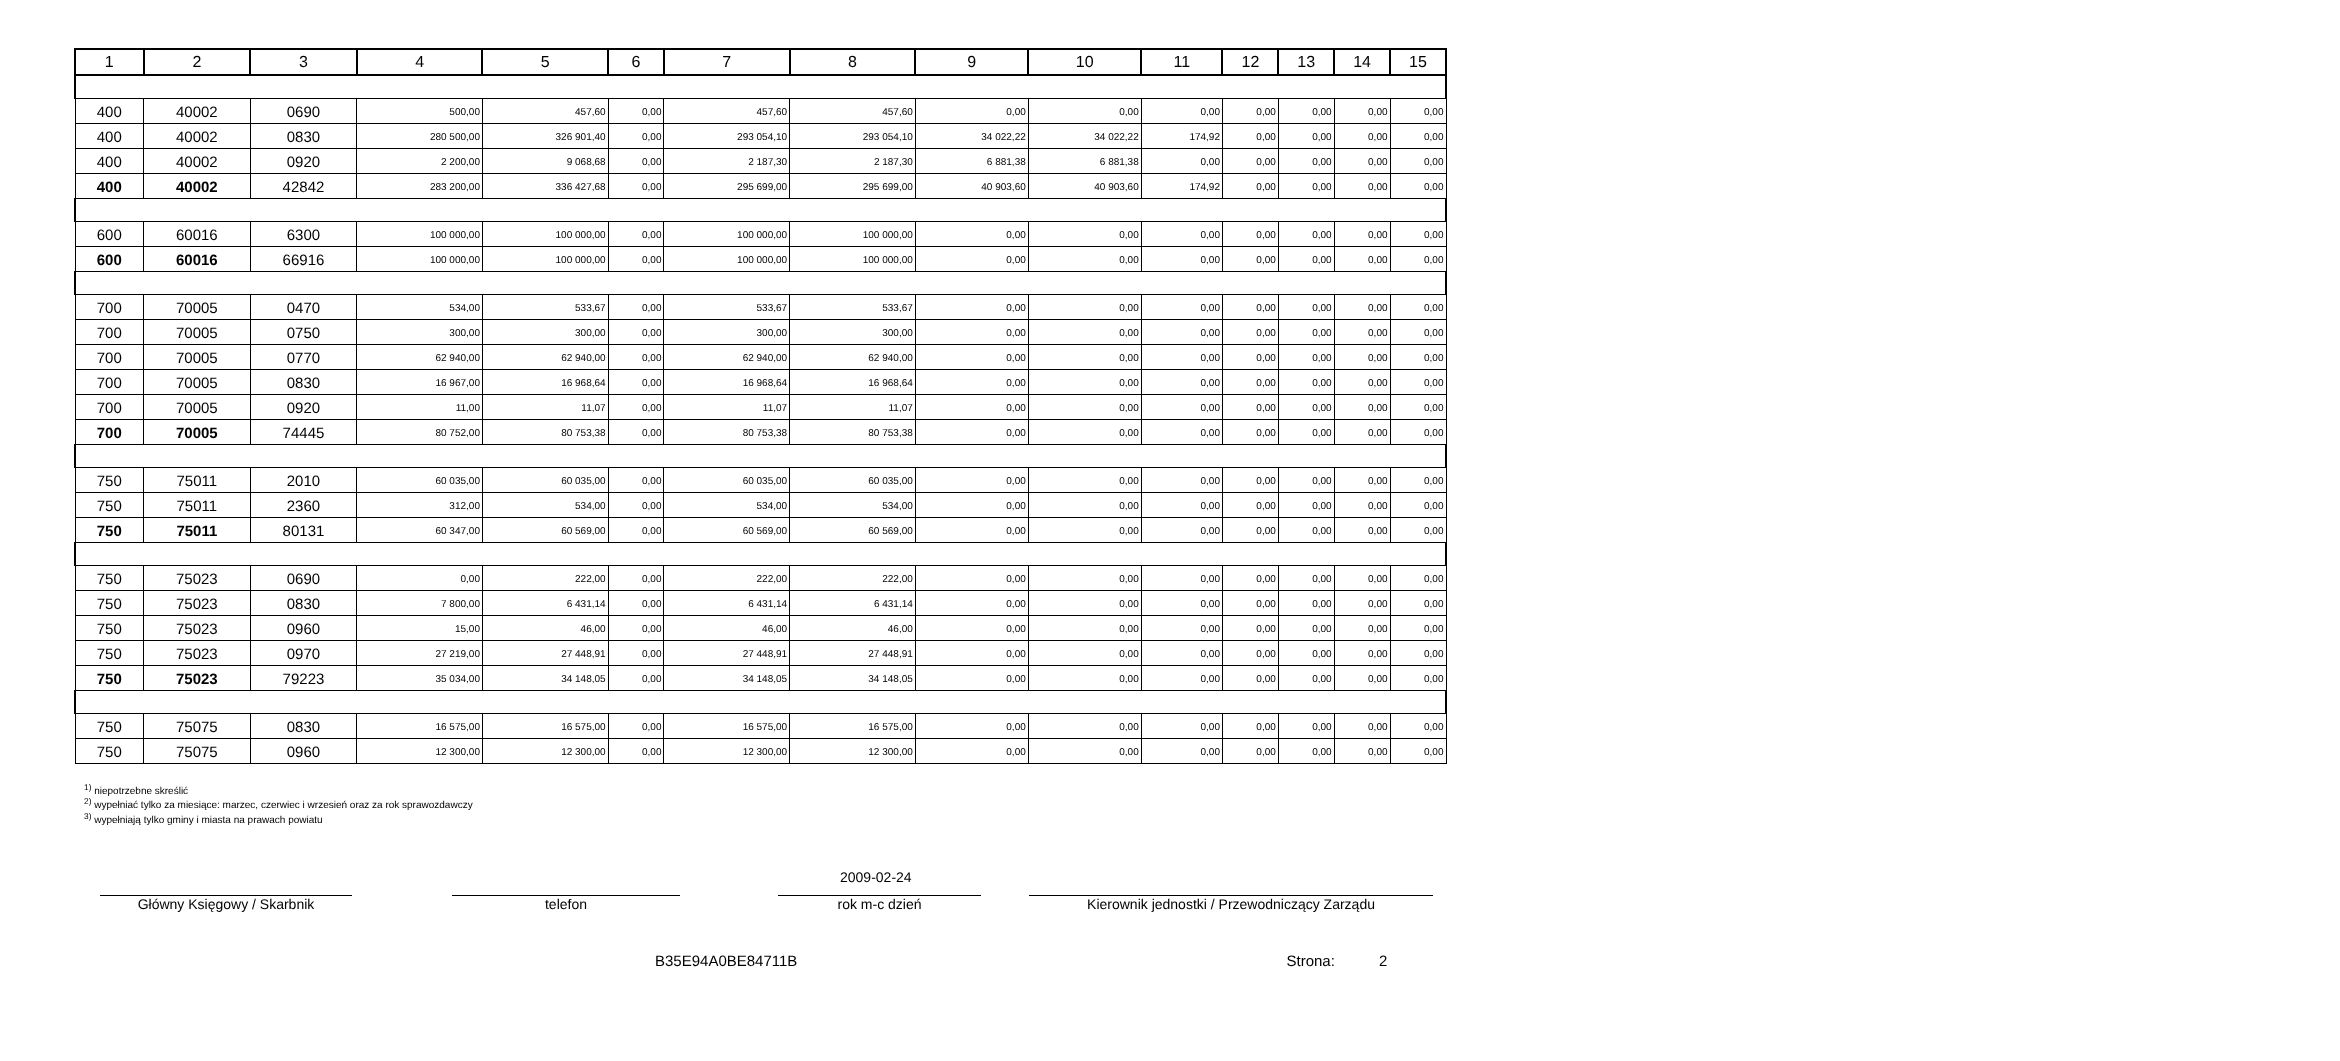| 1 | 2 | 3 | 4 | 5 | 6 | 7 | 8 | 9 | 10 | 11 | 12 | 13 | 14 | 15 |
| --- | --- | --- | --- | --- | --- | --- | --- | --- | --- | --- | --- | --- | --- | --- |
| 400 | 40002 | 0690 | 500,00 | 457,60 | 0,00 | 457,60 | 457,60 | 0,00 | 0,00 | 0,00 | 0,00 | 0,00 | 0,00 | 0,00 |
| 400 | 40002 | 0830 | 280 500,00 | 326 901,40 | 0,00 | 293 054,10 | 293 054,10 | 34 022,22 | 34 022,22 | 174,92 | 0,00 | 0,00 | 0,00 | 0,00 |
| 400 | 40002 | 0920 | 2 200,00 | 9 068,68 | 0,00 | 2 187,30 | 2 187,30 | 6 881,38 | 6 881,38 | 0,00 | 0,00 | 0,00 | 0,00 | 0,00 |
| 400 | 40002 | 42842 | 283 200,00 | 336 427,68 | 0,00 | 295 699,00 | 295 699,00 | 40 903,60 | 40 903,60 | 174,92 | 0,00 | 0,00 | 0,00 | 0,00 |
| 600 | 60016 | 6300 | 100 000,00 | 100 000,00 | 0,00 | 100 000,00 | 100 000,00 | 0,00 | 0,00 | 0,00 | 0,00 | 0,00 | 0,00 | 0,00 |
| 600 | 60016 | 66916 | 100 000,00 | 100 000,00 | 0,00 | 100 000,00 | 100 000,00 | 0,00 | 0,00 | 0,00 | 0,00 | 0,00 | 0,00 | 0,00 |
| 700 | 70005 | 0470 | 534,00 | 533,67 | 0,00 | 533,67 | 533,67 | 0,00 | 0,00 | 0,00 | 0,00 | 0,00 | 0,00 | 0,00 |
| 700 | 70005 | 0750 | 300,00 | 300,00 | 0,00 | 300,00 | 300,00 | 0,00 | 0,00 | 0,00 | 0,00 | 0,00 | 0,00 | 0,00 |
| 700 | 70005 | 0770 | 62 940,00 | 62 940,00 | 0,00 | 62 940,00 | 62 940,00 | 0,00 | 0,00 | 0,00 | 0,00 | 0,00 | 0,00 | 0,00 |
| 700 | 70005 | 0830 | 16 967,00 | 16 968,64 | 0,00 | 16 968,64 | 16 968,64 | 0,00 | 0,00 | 0,00 | 0,00 | 0,00 | 0,00 | 0,00 |
| 700 | 70005 | 0920 | 11,00 | 11,07 | 0,00 | 11,07 | 11,07 | 0,00 | 0,00 | 0,00 | 0,00 | 0,00 | 0,00 | 0,00 |
| 700 | 70005 | 74445 | 80 752,00 | 80 753,38 | 0,00 | 80 753,38 | 80 753,38 | 0,00 | 0,00 | 0,00 | 0,00 | 0,00 | 0,00 | 0,00 |
| 750 | 75011 | 2010 | 60 035,00 | 60 035,00 | 0,00 | 60 035,00 | 60 035,00 | 0,00 | 0,00 | 0,00 | 0,00 | 0,00 | 0,00 | 0,00 |
| 750 | 75011 | 2360 | 312,00 | 534,00 | 0,00 | 534,00 | 534,00 | 0,00 | 0,00 | 0,00 | 0,00 | 0,00 | 0,00 | 0,00 |
| 750 | 75011 | 80131 | 60 347,00 | 60 569,00 | 0,00 | 60 569,00 | 60 569,00 | 0,00 | 0,00 | 0,00 | 0,00 | 0,00 | 0,00 | 0,00 |
| 750 | 75023 | 0690 | 0,00 | 222,00 | 0,00 | 222,00 | 222,00 | 0,00 | 0,00 | 0,00 | 0,00 | 0,00 | 0,00 | 0,00 |
| 750 | 75023 | 0830 | 7 800,00 | 6 431,14 | 0,00 | 6 431,14 | 6 431,14 | 0,00 | 0,00 | 0,00 | 0,00 | 0,00 | 0,00 | 0,00 |
| 750 | 75023 | 0960 | 15,00 | 46,00 | 0,00 | 46,00 | 46,00 | 0,00 | 0,00 | 0,00 | 0,00 | 0,00 | 0,00 | 0,00 |
| 750 | 75023 | 0970 | 27 219,00 | 27 448,91 | 0,00 | 27 448,91 | 27 448,91 | 0,00 | 0,00 | 0,00 | 0,00 | 0,00 | 0,00 | 0,00 |
| 750 | 75023 | 79223 | 35 034,00 | 34 148,05 | 0,00 | 34 148,05 | 34 148,05 | 0,00 | 0,00 | 0,00 | 0,00 | 0,00 | 0,00 | 0,00 |
| 750 | 75075 | 0830 | 16 575,00 | 16 575,00 | 0,00 | 16 575,00 | 16 575,00 | 0,00 | 0,00 | 0,00 | 0,00 | 0,00 | 0,00 | 0,00 |
| 750 | 75075 | 0960 | 12 300,00 | 12 300,00 | 0,00 | 12 300,00 | 12 300,00 | 0,00 | 0,00 | 0,00 | 0,00 | 0,00 | 0,00 | 0,00 |
<sup>1)</sup> niepotrzebne skreślić
<sup>2)</sup> wypełniać tylko za miesiące: marzec, czerwiec i wrzesień oraz za rok sprawozdawczy
<sup>3)</sup> wypełniają tylko gminy i miasta na prawach powiatu
2009-02-24
Główny Księgowy / Skarbnik telefon rok m-c dzień Kierownik jednostki / Przewodniczący Zarządu
B35E94A0BE84711B Strona: 2